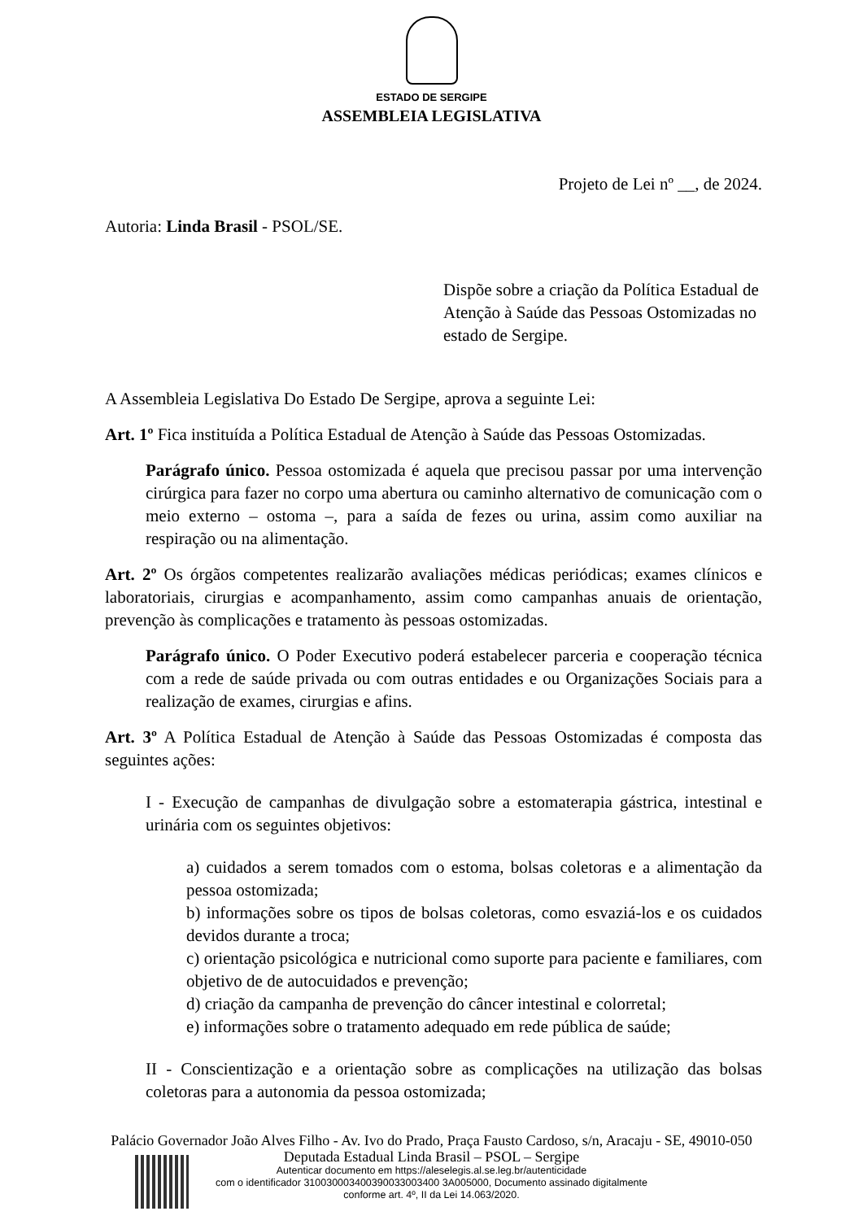ESTADO DE SERGIPE
ASSEMBLEIA LEGISLATIVA
Projeto de Lei nº __, de 2024.
Autoria: Linda Brasil - PSOL/SE.
Dispõe sobre a criação da Política Estadual de Atenção à Saúde das Pessoas Ostomizadas no estado de Sergipe.
A Assembleia Legislativa Do Estado De Sergipe, aprova a seguinte Lei:
Art. 1º Fica instituída a Política Estadual de Atenção à Saúde das Pessoas Ostomizadas.
Parágrafo único. Pessoa ostomizada é aquela que precisou passar por uma intervenção cirúrgica para fazer no corpo uma abertura ou caminho alternativo de comunicação com o meio externo – ostoma –, para a saída de fezes ou urina, assim como auxiliar na respiração ou na alimentação.
Art. 2º Os órgãos competentes realizarão avaliações médicas periódicas; exames clínicos e laboratoriais, cirurgias e acompanhamento, assim como campanhas anuais de orientação, prevenção às complicações e tratamento às pessoas ostomizadas.
Parágrafo único. O Poder Executivo poderá estabelecer parceria e cooperação técnica com a rede de saúde privada ou com outras entidades e ou Organizações Sociais para a realização de exames, cirurgias e afins.
Art. 3º A Política Estadual de Atenção à Saúde das Pessoas Ostomizadas é composta das seguintes ações:
I - Execução de campanhas de divulgação sobre a estomaterapia gástrica, intestinal e urinária com os seguintes objetivos:
a) cuidados a serem tomados com o estoma, bolsas coletoras e a alimentação da pessoa ostomizada;
b) informações sobre os tipos de bolsas coletoras, como esvaziá-los e os cuidados devidos durante a troca;
c) orientação psicológica e nutricional como suporte para paciente e familiares, com objetivo de de autocuidados e prevenção;
d) criação da campanha de prevenção do câncer intestinal e colorretal;
e) informações sobre o tratamento adequado em rede pública de saúde;
II - Conscientização e a orientação sobre as complicações na utilização das bolsas coletoras para a autonomia da pessoa ostomizada;
Palácio Governador João Alves Filho - Av. Ivo do Prado, Praça Fausto Cardoso, s/n, Aracaju - SE, 49010-050
Deputada Estadual Linda Brasil – PSOL – Sergipe
Autenticar documento em https://aleselegis.al.se.leg.br/autenticidade
com o identificador 310030003400390033003400 3A005000, Documento assinado digitalmente
conforme art. 4º, II da Lei 14.063/2020.